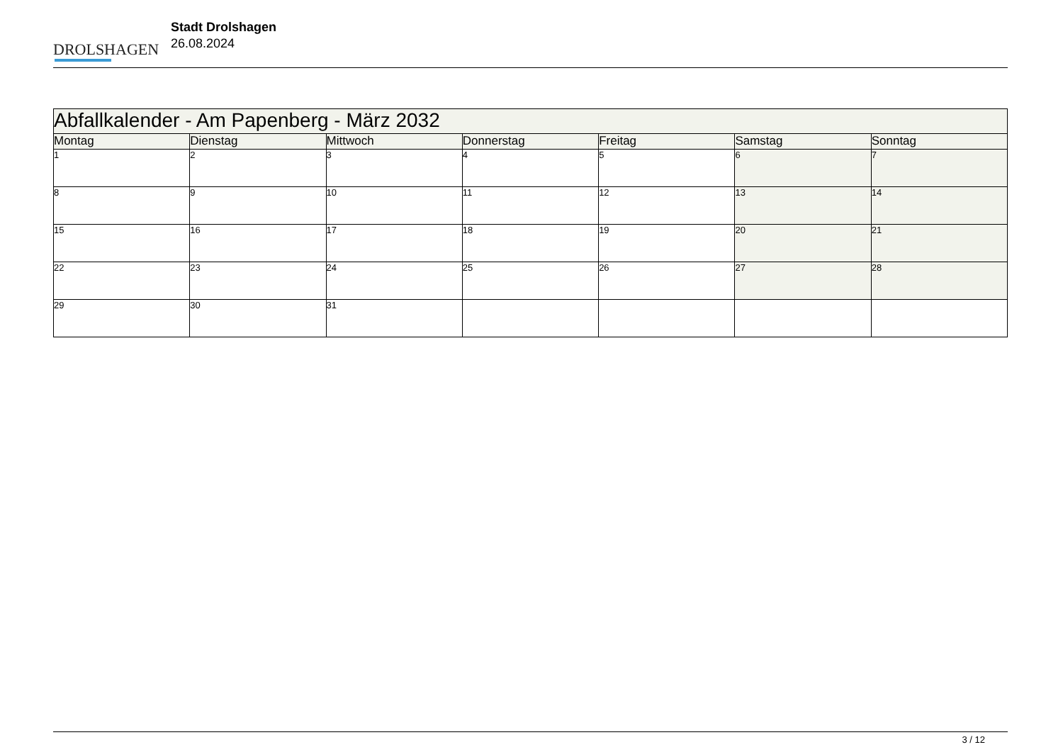DROLSHAGEN
Stadt Drolshagen
26.08.2024
| Abfallkalender - Am Papenberg - März 2032 | | | | | | |
| Montag | Dienstag | Mittwoch | Donnerstag | Freitag | Samstag | Sonntag |
| 1 | 2 | 3 | 4 | 5 | 6 | 7 |
| 8 | 9 | 10 | 11 | 12 | 13 | 14 |
| 15 | 16 | 17 | 18 | 19 | 20 | 21 |
| 22 | 23 | 24 | 25 | 26 | 27 | 28 |
| 29 | 30 | 31 | | | | |
3 / 12